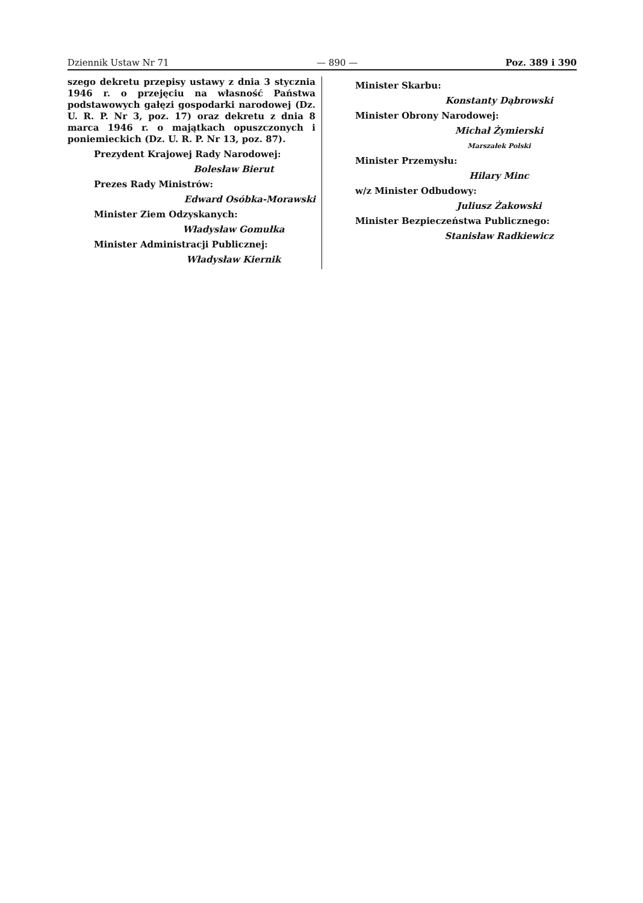Dziennik Ustaw Nr 71 — 890 — Poz. 389 i 390
szego dekretu przepisy ustawy z dnia 3 stycznia 1946 r. o przejęciu na własność Państwa podstawowych gałęzi gospodarki narodowej (Dz. U. R. P. Nr 3, poz. 17) oraz dekretu z dnia 8 marca 1946 r. o majątkach opuszczonych i poniemieckich (Dz. U. R. P. Nr 13, poz. 87).
Prezydent Krajowej Rady Narodowej:
Bolesław Bierut
Prezes Rady Ministrów:
Edward Osóbka-Morawski
Minister Ziem Odzyskanych:
Władysław Gomułka
Minister Administracji Publicznej:
Władysław Kiernik
Minister Skarbu:
Konstanty Dąbrowski
Minister Obrony Narodowej:
Michał Żymierski
Marszałek Polski
Minister Przemysłu:
Hilary Minc
w/z Minister Odbudowy:
Juliusz Żakowski
Minister Bezpieczeństwa Publicznego:
Stanisław Radkiewicz